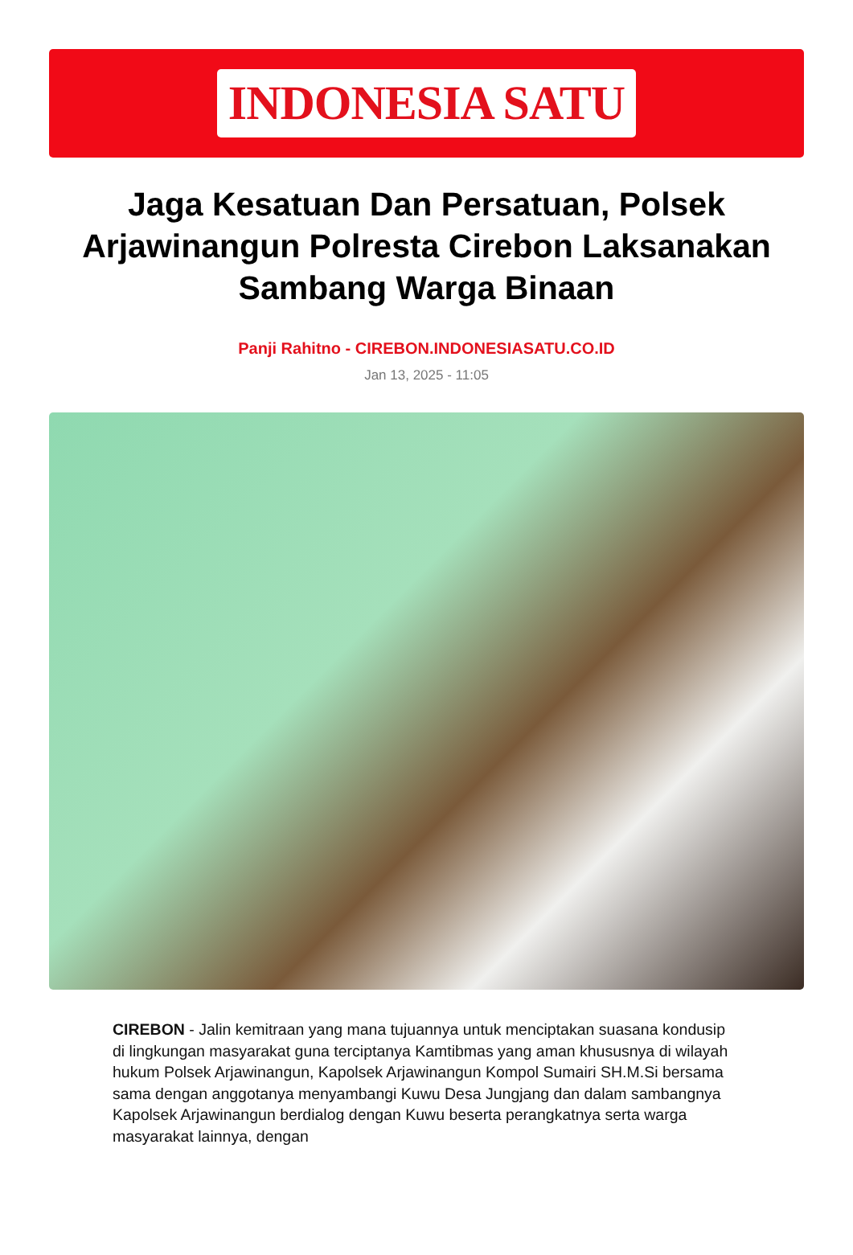INDONESIA SATU
Jaga Kesatuan Dan Persatuan, Polsek Arjawinangun Polresta Cirebon Laksanakan Sambang Warga Binaan
Panji Rahitno - CIREBON.INDONESIASATU.CO.ID
Jan 13, 2025 - 11:05
CIREBON - Jalin kemitraan yang mana tujuannya untuk menciptakan suasana kondusip di lingkungan masyarakat guna terciptanya Kamtibmas yang aman khususnya di wilayah hukum Polsek Arjawinangun, Kapolsek Arjawinangun Kompol Sumairi SH.M.Si bersama sama dengan anggotanya menyambangi Kuwu Desa Jungjang dan dalam sambangnya Kapolsek Arjawinangun berdialog dengan Kuwu beserta perangkatnya serta warga masyarakat lainnya, dengan